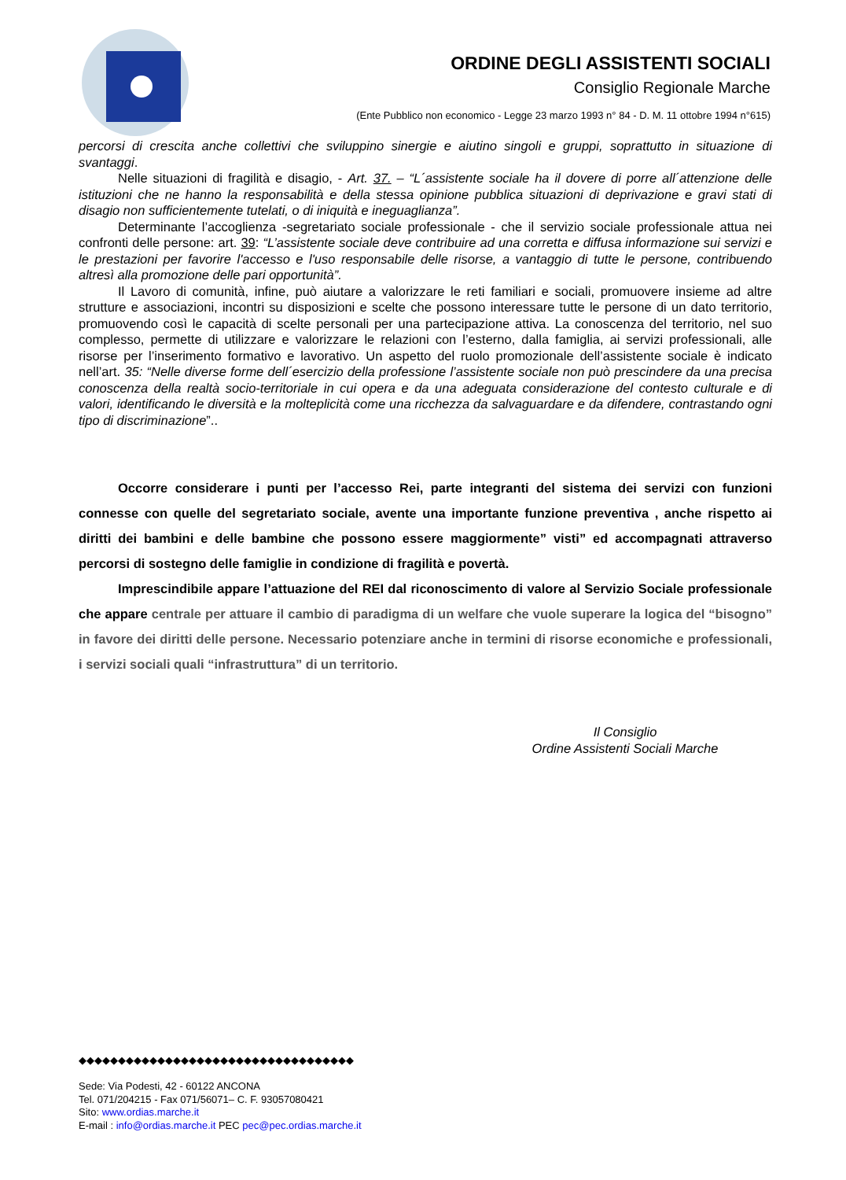ORDINE DEGLI ASSISTENTI SOCIALI
Consiglio Regionale Marche
(Ente Pubblico non economico - Legge 23 marzo 1993 n° 84 - D. M. 11 ottobre 1994 n°615)
percorsi di crescita anche collettivi che sviluppino sinergie e aiutino singoli e gruppi, soprattutto in situazione di svantaggi.
Nelle situazioni di fragilità e disagio, - Art. 37. – “L´assistente sociale ha il dovere di porre all´attenzione delle istituzioni che ne hanno la responsabilità e della stessa opinione pubblica situazioni di deprivazione e gravi stati di disagio non sufficientemente tutelati, o di iniquità e ineguaglianza”.
Determinante l’accoglienza -segretariato sociale professionale - che il servizio sociale professionale attua nei confronti delle persone: art. 39: “L’assistente sociale deve contribuire ad una corretta e diffusa informazione sui servizi e le prestazioni per favorire l'accesso e l'uso responsabile delle risorse, a vantaggio di tutte le persone, contribuendo altresì alla promozione delle pari opportunità”.
Il Lavoro di comunità, infine, può aiutare a valorizzare le reti familiari e sociali, promuovere insieme ad altre strutture e associazioni, incontri su disposizioni e scelte che possono interessare tutte le persone di un dato territorio, promuovendo così le capacità di scelte personali per una partecipazione attiva. La conoscenza del territorio, nel suo complesso, permette di utilizzare e valorizzare le relazioni con l’esterno, dalla famiglia, ai servizi professionali, alle risorse per l’inserimento formativo e lavorativo. Un aspetto del ruolo promozionale dell’assistente sociale è indicato nell’art. 35: “Nelle diverse forme dell´esercizio della professione l’assistente sociale non può prescindere da una precisa conoscenza della realtà socio-territoriale in cui opera e da una adeguata considerazione del contesto culturale e di valori, identificando le diversità e la molteplicità come una ricchezza da salvaguardare e da difendere, contrastando ogni tipo di discriminazione”..
Occorre considerare i punti per l’accesso Rei, parte integranti del sistema dei servizi con funzioni connesse con quelle del segretariato sociale, avente una importante funzione preventiva , anche rispetto ai diritti dei bambini e delle bambine che possono essere maggiormente” visti” ed accompagnati attraverso percorsi di sostegno delle famiglie in condizione di fragilità e povertà.
Imprescindibile appare l’attuazione del REI dal riconoscimento di valore al Servizio Sociale professionale che appare centrale per attuare il cambio di paradigma di un welfare che vuole superare la logica del “bisogno” in favore dei diritti delle persone. Necessario potenziare anche in termini di risorse economiche e professionali, i servizi sociali quali “infrastruttura” di un territorio.
Il Consiglio
Ordine Assistenti Sociali Marche
◆◆◆◆◆◆◆◆◆◆◆◆◆◆◆◆◆◆◆◆◆◆◆◆◆◆◆◆◆◆◆◆◆◆◆
Sede: Via Podesti, 42 - 60122 ANCONA
Tel. 071/204215 - Fax 071/56071– C. F. 93057080421
Sito: www.ordias.marche.it
E-mail : info@ordias.marche.it PEC pec@pec.ordias.marche.it